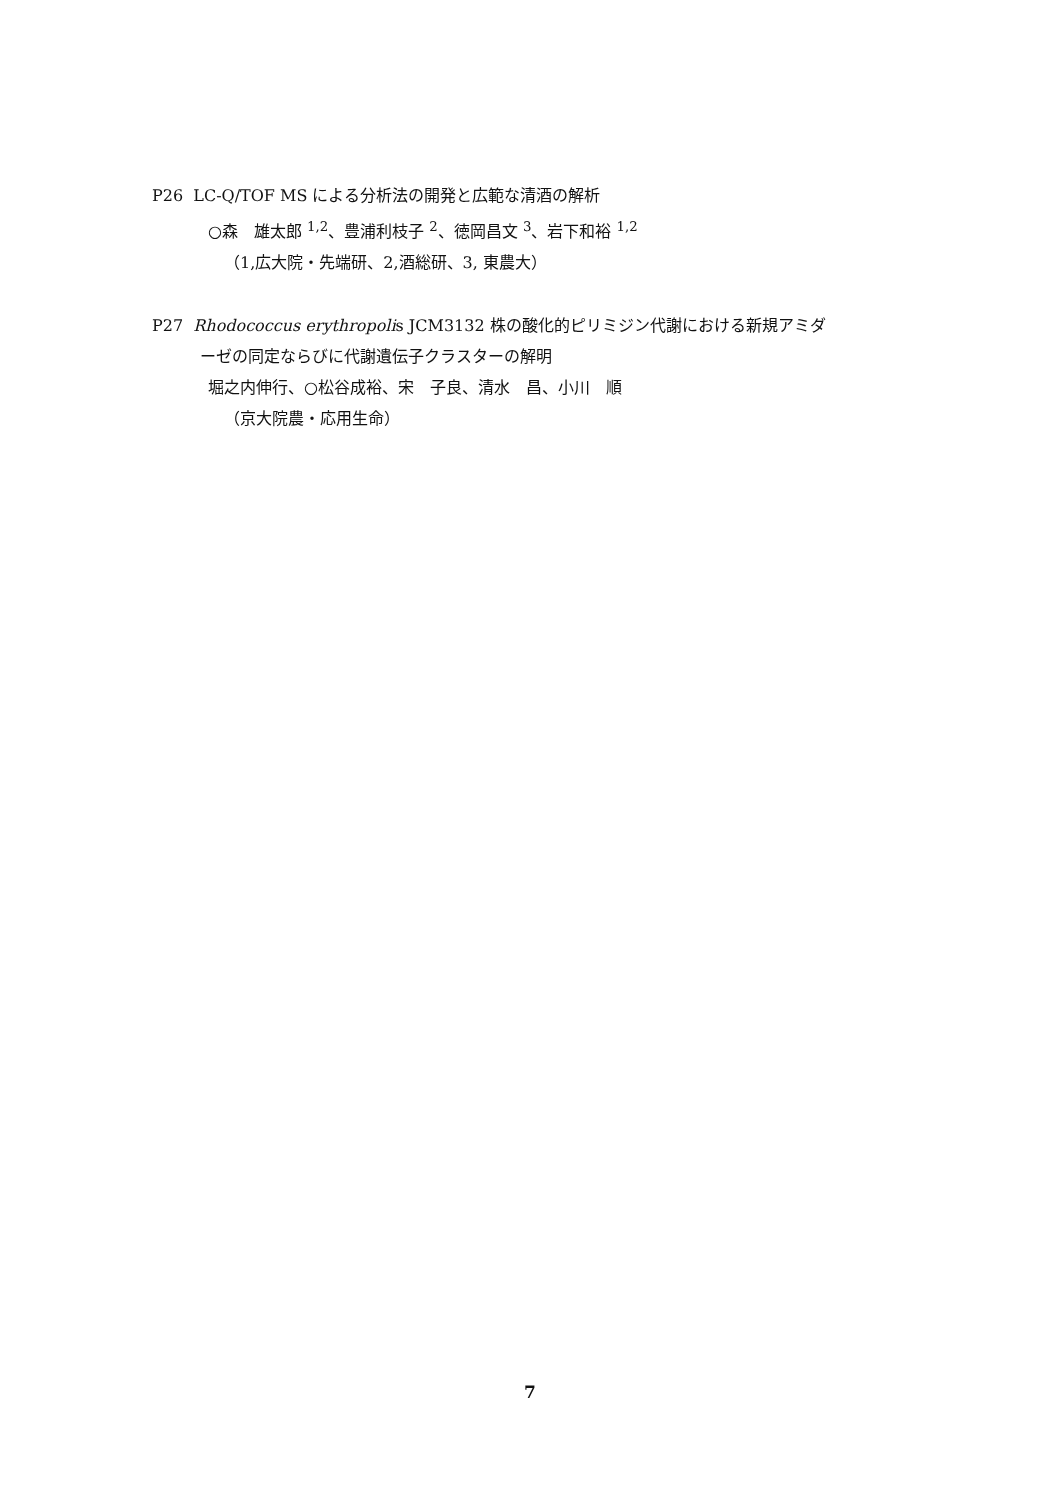P26 LC-Q/TOF MS による分析法の開発と広範な清酒の解析
○森　雄太郎 <sup>1,2</sup>、豊浦利枝子 <sup>2</sup>、徳岡昌文 <sup>3</sup>、岩下和裕 <sup>1,2</sup>
（1,広大院・先端研、2,酒総研、3, 東農大）
P27 Rhodococcus erythropolis JCM3132 株の酸化的ピリミジン代謝における新規アミダ
ーゼの同定ならびに代謝遺伝子クラスターの解明
堀之内伸行、○松谷成裕、宋　子良、清水　昌、小川　順
（京大院農・応用生命）
7